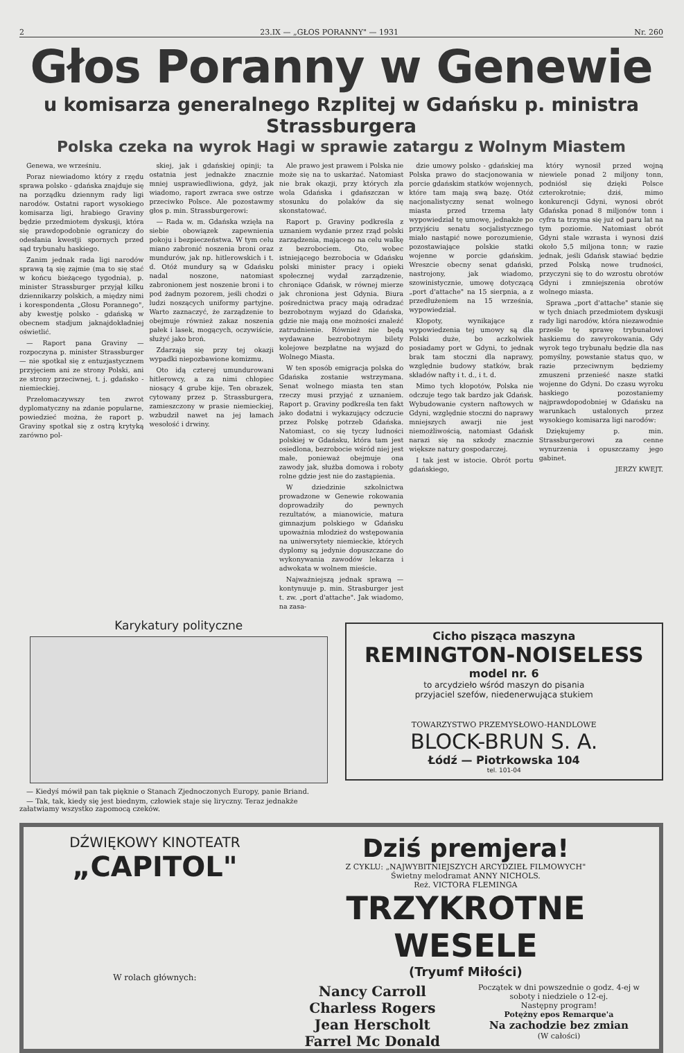2 23.IX — „GŁOS PORANNY" — 1931 Nr. 260
Głos Poranny w Genewie
u komisarza generalnego Rzplitej w Gdańsku p. ministra Strassburgera
Polska czeka na wyrok Hagi w sprawie zatargu z Wolnym Miastem
Genewa, we wrześniu.
Poraz niewiadomo który z rzędu sprawa polsko - gdańska znajduje się na porządku dziennym rady ligi narodów. Ostatni raport wysokiego komisarza ligi, hrabiego Graviny będzie przedmiotem dyskusji, która się prawdopodobnie ograniczy do odesłania kwestji spornych przed sąd trybunału haskiego.
Zanim jednak rada ligi narodów sprawą tą się zajmie (ma to się stać w końcu bieżącego tygodnia), p. minister Strassburger przyjął kilku dziennikarzy polskich, a między nimi i korespondenta „Głosu Porannego", aby kwestję polsko - gdańską w obecnem stadjum jaknajdokładniej oświetlić.
— Raport pana Graviny — rozpoczyna p. minister Strassburger — nie spotkał się z entuzjastycznem przyjęciem ani ze strony Polski, ani ze strony przeciwnej, t. j. gdańsko - niemieckiej.
Przełomaczywszy ten zwrot dyplomatyczny na zdanie popularne, powiedzieć można, że raport p. Graviny spotkał się z ostrą krytyką zarówno pol-
skiej, jak i gdańskiej opinji; ta ostatnia jest jednakże znacznie mniej usprawiedliwiona, gdyż, jak wiadomo, raport zwraca swe ostrze przeciwko Polsce. Ale pozostawmy głos p. min. Strassburgerowi:
— Rada w. m. Gdańska wzięła na siebie obowiązek zapewnienia pokoju i bezpieczeństwa. W tym celu miano zabronić noszenia broni oraz mundurów, jak np. hitlerowskich i t. d. Otóż mundury są w Gdańsku nadal noszone, natomiast zabronionem jest noszenie broni i to pod żadnym pozorem, jeśli chodzi o ludzi noszących uniformy partyjne. Warto zaznaczyć, że zarządzenie to obejmuje również zakaz noszenia pałek i lasek, mogących, oczywiście, służyć jako broń.
Zdarzają się przy tej okazji wypadki niepozbawione komizmu.
Oto idą czterej umundurowani hitlerowcy, a za nimi chłopiec niosący 4 grube kije. Ten obrazek, cytowany przez p. Strassburgera, zamieszczony w prasie niemieckiej, wzbudził nawet na jej łamach wesołość i drwiny.
Ale prawo jest prawem i Polska nie może się na to uskarżać. Natomiast nie brak okazji, przy których zła wola Gdańska i gdańszczan w stosunku do polaków da się skonstatować.
Raport p. Graviny podkreśla z uznaniem wydanie przez rząd polski zarządzenia, mającego na celu walkę z bezrobociem. Oto, wobec istniejącego bezrobocia w Gdańsku polski minister pracy i opieki społecznej wydał zarządzenie, chroniące Gdańsk, w równej mierze jak chroniona jest Gdynia. Biura pośrednictwa pracy mają odradzać bezrobotnym wyjazd do Gdańska, gdzie nie mają one możności znaleźć zatrudnienie. Również nie będą wydawane bezrobotnym bilety kolejowe bezpłatne na wyjazd do Wolnego Miasta.
W ten sposób emigracja polska do Gdańska zostanie wstrzymana. Senat wolnego miasta ten stan rzeczy musi przyjąć z uznaniem. Raport p. Graviny podkreśla ten fakt jako dodatni i wykazujący odczucie przez Polskę potrzeb Gdańska. Natomiast, co się tyczy ludności polskiej w Gdańsku, która tam jest osiedlona, bezrobocie wśród niej jest małe, ponieważ obejmuje ona zawody jak, służba domowa i roboty rolne gdzie jest nie do zastąpienia.
W dziedzinie szkolnictwa prowadzone w Genewie rokowania doprowadziły do pewnych rezultatów, a mianowicie, matura gimnazjum polskiego w Gdańsku upoważnia młodzież do wstępowania na uniwersytety niemieckie, których dyplomy są jedynie dopuszczane do wykonywania zawodów lekarza i adwokata w wolnem mieście.
Najważniejszą jednak sprawą — kontynuuje p. min. Strasburger jest t. zw. „port d'attache". Jak wiadomo, na zasa-
dzie umowy polsko - gdańskiej ma Polska prawo do stacjonowania w porcie gdańskim statków wojennych, które tam mają swą bazę. Otóż nacjonalistyczny senat wolnego miasta przed trzema laty wypowiedział tę umowę, jednakże po przyjściu senatu socjalistycznego miało nastąpić nowe porozumienie, pozostawiające polskie statki wojenne w porcie gdańskim. Wreszcie obecny senat gdański, nastrojony, jak wiadomo, szowinistycznie, umowę dotyczącą „port d'attache" na 15 sierpnia, a z przedłużeniem na 15 września, wypowiedział.
Kłopoty, wynikające z wypowiedzenia tej umowy są dla Polski duże, bo aczkolwiek posiadamy port w Gdyni, to jednak brak tam stoczni dla naprawy, względnie budowy statków, brak składów nafty i t. d., i t. d.
Mimo tych kłopotów, Polska nie odczuje tego tak bardzo jak Gdańsk. Wybudowanie cystern naftowych w Gdyni, względnie stoczni do naprawy mniejszych awarji nie jest niemożliwością, natomiast Gdańsk narazi się na szkody znacznie większe natury gospodarczej.
I tak jest w istocie. Obrót portu gdańskiego,
który wynosił przed wojną niewiele ponad 2 miljony tonn, podniósł się dzięki Polsce czterokrotnie; dziś, mimo konkurencji Gdyni, wynosi obrót Gdańska ponad 8 miljonów tonn i cyfra ta trzyma się już od paru lat na tym poziomie. Natomiast obrót Gdyni stale wzrasta i wynosi dziś około 5,5 miljona tonn; w razie jednak, jeśli Gdańsk stawiać będzie przed Polską nowe trudności, przyczyni się to do wzrostu obrotów Gdyni i zmniejszenia obrotów wolnego miasta.
Sprawa „port d'attache" stanie się w tych dniach przedmiotem dyskusji rady ligi narodów, która niezawodnie prześle tę sprawę trybunałowi haskiemu do zawyrokowania. Gdy wyrok tego trybunału będzie dla nas pomyślny, powstanie status quo, w razie przeciwnym będziemy zmuszeni przenieść nasze statki wojenne do Gdyni. Do czasu wyroku haskiego pozostaniemy najprawdopodobniej w Gdańsku na warunkach ustalonych przez wysokiego komisarza ligi narodów:
Dziękujemy p. min. Strassburgerowi za cenne wynurzenia i opuszczamy jego gabinet.
JERZY KWEJT.
Karykatury polityczne
— Kiedyś mówił pan tak pięknie o Stanach Zjednoczonych Europy, panie Briand.
— Tak, tak, kiedy się jest biednym, człowiek staje się liryczny. Teraz jednakże załatwiamy wszystko zapomocą czeków.
Cicho pisząca maszyna
REMINGTON-NOISELESS
model nr. 6
to arcydzieło wśród maszyn do pisania
przyjaciel szefów, niedenerwująca stukiem
TOWARZYSTWO PRZEMYSŁOWO-HANDLOWE
BLOCK-BRUN S. A.
Łódź — Piotrkowska 104
tel. 101-04
DŹWIĘKOWY KINOTEATR
„CAPITOL"
W rolach głównych:
Dziś premjera!
Z CYKLU: „NAJWYBITNIEJSZYCH ARCYDZIEŁ FILMOWYCH"
Świetny melodramat ANNY NICHOLS.
Reż. VICTORA FLEMINGA
TRZYKROTNE WESELE
(Tryumf Miłości)
Nancy Carroll
Charless Rogers
Jean Herscholt
Farrel Mc Donald
Początek w dni powszednie o godz. 4-ej w soboty i niedziele o 12-ej.
Następny program!
Potężny epos Remarque'a
Na zachodzie bez zmian
(W całości)